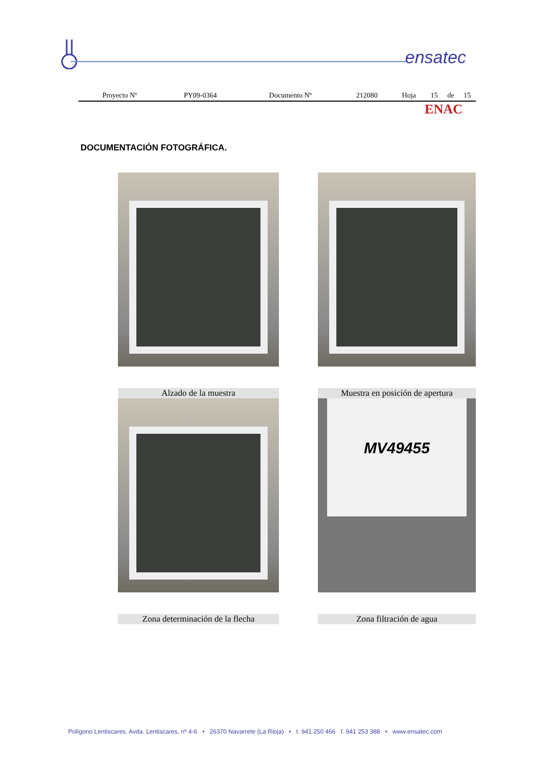ensatec
| Proyecto Nº | PY09-0364 | Documento Nº | 212080 | Hoja | 15 | de | 15 |
ENAC
DOCUMENTACIÓN FOTOGRÁFICA.
Alzado de la muestra
Muestra en posición de apertura
MV49455
Zona determinación de la flecha
Zona filtración de agua
Polígono Lentiscares. Avda. Lentiscares, nº 4-6 • 26370 Navarrete (La Rioja) • t. 941 250 466 f. 941 253 388 • www.ensatec.com